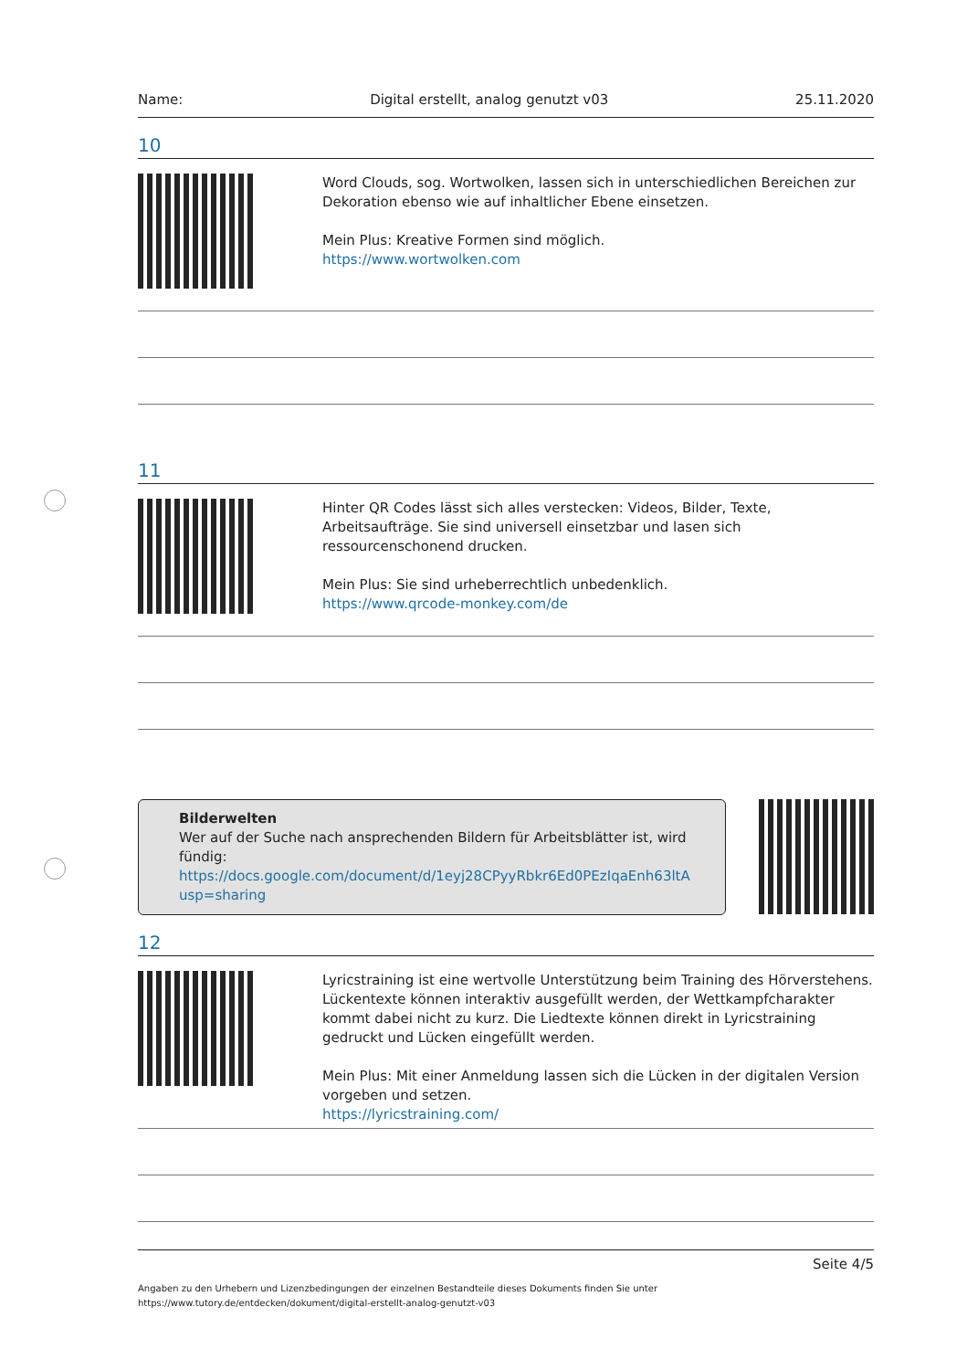Name: Digital erstellt, analog genutzt v03 25.11.2020
10
Word Clouds, sog. Wortwolken, lassen sich in unterschiedlichen Bereichen zur Dekoration ebenso wie auf inhaltlicher Ebene einsetzen.
Mein Plus: Kreative Formen sind möglich.
https://www.wortwolken.com
11
Hinter QR Codes lässt sich alles verstecken: Videos, Bilder, Texte, Arbeitsaufträge. Sie sind universell einsetzbar und lasen sich ressourcenschonend drucken.
Mein Plus: Sie sind urheberrechtlich unbedenklich.
https://www.qrcode-monkey.com/de
Bilderwelten
Wer auf der Suche nach ansprechenden Bildern für Arbeitsblätter ist, wird fündig:
https://docs.google.com/document/d/1eyj28CPyyRbkr6Ed0PEzIqaEnh63ltA
usp=sharing
12
Lyricstraining ist eine wertvolle Unterstützung beim Training des Hörverstehens. Lückentexte können interaktiv ausgefüllt werden, der Wettkampfcharakter kommt dabei nicht zu kurz. Die Liedtexte können direkt in Lyricstraining gedruckt und Lücken eingefüllt werden.
Mein Plus: Mit einer Anmeldung lassen sich die Lücken in der digitalen Version vorgeben und setzen.
https://lyricstraining.com/
Seite 4/5
Angaben zu den Urhebern und Lizenzbedingungen der einzelnen Bestandteile dieses Dokuments finden Sie unter
https://www.tutory.de/entdecken/dokument/digital-erstellt-analog-genutzt-v03